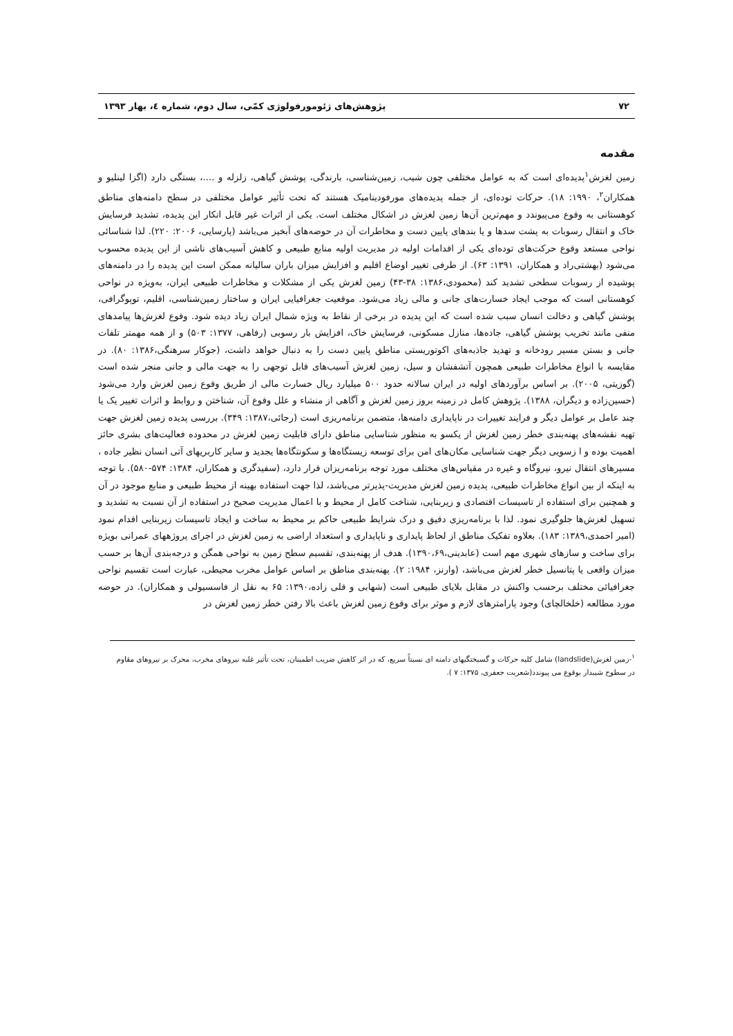۷۲ پژوهش‌های ژئومورفولوژی کمّی، سال دوم، شماره ٤، بهار ۱۳۹۳
مقدمه
زمین لغزش<sup>۱</sup>پدیده‌ای است که به عوامل مختلفی چون شیب، زمین‌شناسی، بارندگی، پوشش گیاهی، زلزله و ....، بستگی دارد (اگزا لینلیو و همکاران<sup>۲</sup>، ۱۹۹۰: ۱۸). حرکات توده‌ای، از جمله پدیده‌های مورفودینامیک هستند که تحت تأثیر عوامل مختلفی در سطح دامنه‌های مناطق کوهستانی به وقوع می‌پیوندد و مهم‌ترین آن‌ها زمین لغزش در اشکال مختلف است. یکی از اثرات غیر قابل انکار این پدیده، تشدید فرسایش خاک و انتقال رسوبات به پشت سدها و یا بندهای پایین دست و مخاطرات آن در حوضه‌های آبخیز می‌باشد (پارسایی، ۲۰۰۶: ۲۲۰). لذا شناسائی نواحی مستعد وقوع حرکت‌های توده‌ای یکی از اقدامات اولیه در مدیریت اولیه منابع طبیعی و کاهش آسیب‌های ناشی از این پدیده محسوب می‌شود (بهشتی‌راد و همکاران، ۱۳۹۱: ۶۳). از طرفی تغییر اوضاع اقلیم و افزایش میزان باران سالیانه ممکن است این پدیده را در دامنه‌های پوشیده از رسوبات سطحی تشدید کند (محمودی،۱۳۸۶: ۳۸-۴۳) زمین لغزش یکی از مشکلات و مخاطرات طبیعی ایران، به‌ویژه در نواحی کوهستانی است که موجب ایجاد خسارت‌های جانی و مالی زیاد می‌شود. موقعیت جغرافیایی ایران و ساختار زمین‌شناسی، اقلیم، توپوگرافی، پوشش گیاهی و دخالت انسان سبب شده است که این پدیده در برخی از نقاط به ویژه شمال ایران زیاد دیده شود. وقوع لغزش‌ها پیامدهای منفی مانند تخریب پوشش گیاهی، جاده‌ها، منازل مسکونی، فرسایش خاک، افزایش بار رسوبی (رفاهی، ۱۳۷۷: ۵۰۳) و از همه مهمتر تلفات جانی و بستن مسیر رودخانه و تهدید جاذبه‌های اکوتوریستی مناطق پایین دست را به دنبال خواهد داشت، (جوکار سرهنگی،۱۳۸۶: ۸۰). در مقایسه با انواع مخاطرات طبیعی همچون آتشفشان و سیل، زمین لغزش آسیب‌های قابل توجهی را به جهت مالی و جانی منجر شده است (گوزیتی، ۲۰۰۵). بر اساس برآوردهای اولیه در ایران سالانه حدود ۵۰۰ میلیارد ریال خسارت مالی از طریق وقوع زمین لغزش وارد می‌شود (حسین‌زاده و دیگران، ۱۳۸۸). پژوهش کامل در زمینه بروز زمین لغزش و آگاهی از منشاء و علل وقوع آن، شناختن و روابط و اثرات تغییر یک یا چند عامل بر عوامل دیگر و فرایند تغییرات در ناپایداری دامنه‌ها، متضمن برنامه‌ریزی است (رجائی،۱۳۸۷: ۳۴۹). بررسی پدیده زمین لغزش جهت تهیه نقشه‌های پهنه‌بندی خطر زمین لغزش از یکسو به منظور شناسایی مناطق دارای قابلیت زمین لغزش در محدوده فعالیت‌های بشری حائز اهمیت بوده و ا زسویی دیگر جهت شناسایی مکان‌های امن برای توسعه زیستگاه‌ها و سکونتگاه‌ها یجدید و سایر کاربریهای آتی انسان نظیر جاده ، مسیرهای انتقال نیرو، نیروگاه و غیره در مقیاس‌های مختلف مورد توجه برنامه‌ریزان قرار دارد، (سفیدگری و همکاران، ۱۳۸۴: ۵۷۴-۵۸۰). با توجه به اینکه از بین انواع مخاطرات طبیعی، پدیده زمین لغزش مدیریت-پذیرتر می‌باشد، لذا جهت استفاده بهینه از محیط طبیعی و منابع موجود در آن و همچنین برای استفاده از تاسیسات اقتصادی و زیربنایی، شناخت کامل از محیط و با اعمال مدیریت صحیح در استفاده از آن نسبت به تشدید و تسهیل لغزش‌ها جلوگیری نمود. لذا با برنامه‌ریزی دقیق و درک شرایط طبیعی حاکم بر محیط به ساخت و ایجاد تاسیسات زیربنایی اقدام نمود (امیر احمدی،۱۳۸۹: ۱۸۳). بعلاوه تفکیک مناطق از لحاظ پایداری و ناپایداری و استعداد اراضی به زمین لغزش در اجرای پروژههای عمرانی بویژه برای ساخت و سازهای شهری مهم است (عابدینی،۱۳۹۰،۶۹). هدف از پهنه‌بندی، تقسیم سطح زمین به نواحی همگن و درجه‌بندی آن‌ها بر حسب میزان واقعی یا پتانسیل خطر لغزش می‌باشد، (وارنز، ۱۹۸۴: ۲). پهنه‌بندی مناطق بر اساس عوامل مخرب محیطی، عبارت است تقسیم نواحی جغرافیائی مختلف برحسب واکنش در مقابل بلایای طبیعی است (شهابی و قلی زاده،۱۳۹۰: ۶۵ به نقل از فاسسیولی و همکاران). در حوضه مورد مطالعه (خلخالچای) وجود پارامترهای لازم و موثر برای وقوع زمین لغزش باعث بالا رفتن خطر زمین لغزش در
<sup>۱</sup>-زمین لغزش(landslide) شامل کلیه حرکات و گسیختگیهای دامنه ای نسبتاً سریع، که در اثر کاهش ضریب اطمینان، تحت تأثیر غلبه نیروهای مخرب، محرک بر نیروهای مقاوم در سطوح شیبدار بوقوع می پیوندد(شعریت جعفری، ۱۳۷۵: ۷ ).